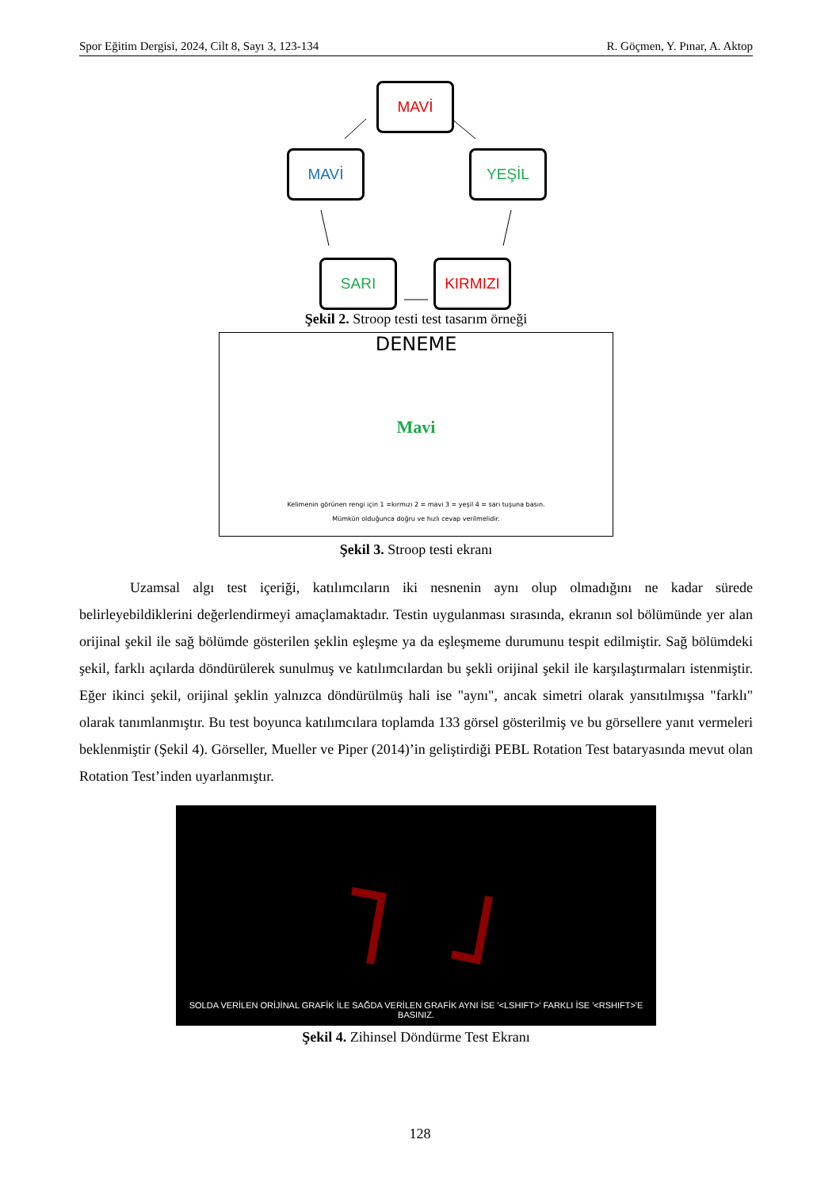Spor Eğitim Dergisi, 2024, Cilt 8, Sayı 3, 123-134 R. Göçmen, Y. Pınar, A. Aktop
MAVİ
MAVİ YEŞİL
SARI KIRMIZI
Şekil 2. Stroop testi test tasarım örneği
DENEME
Mavi
Kelimenin görünen rengi için 1 =kırmızı 2 = mavi 3 = yeşil 4 = sarı tuşuna basın.
Mümkün olduğunca doğru ve hızlı cevap verilmelidir.
Şekil 3. Stroop testi ekranı
Uzamsal algı test içeriği, katılımcıların iki nesnenin aynı olup olmadığını ne kadar sürede belirleyebildiklerini değerlendirmeyi amaçlamaktadır. Testin uygulanması sırasında, ekranın sol bölümünde yer alan orijinal şekil ile sağ bölümde gösterilen şeklin eşleşme ya da eşleşmeme durumunu tespit edilmiştir. Sağ bölümdeki şekil, farklı açılarda döndürülerek sunulmuş ve katılımcılardan bu şekli orijinal şekil ile karşılaştırmaları istenmiştir. Eğer ikinci şekil, orijinal şeklin yalnızca döndürülmüş hali ise "aynı", ancak simetri olarak yansıtılmışsa "farklı" olarak tanımlanmıştır. Bu test boyunca katılımcılara toplamda 133 görsel gösterilmiş ve bu görsellere yanıt vermeleri beklenmiştir (Şekil 4). Görseller, Mueller ve Piper (2014)’in geliştirdiği PEBL Rotation Test bataryasında mevut olan Rotation Test’inden uyarlanmıştır.
SOLDA VERİLEN ORİJİNAL GRAFİK İLE SAĞDA VERİLEN GRAFİK AYNI İSE '<LSHIFT>' FARKLI İSE '<RSHIFT>'E BASINIZ.
Şekil 4. Zihinsel Döndürme Test Ekranı
128